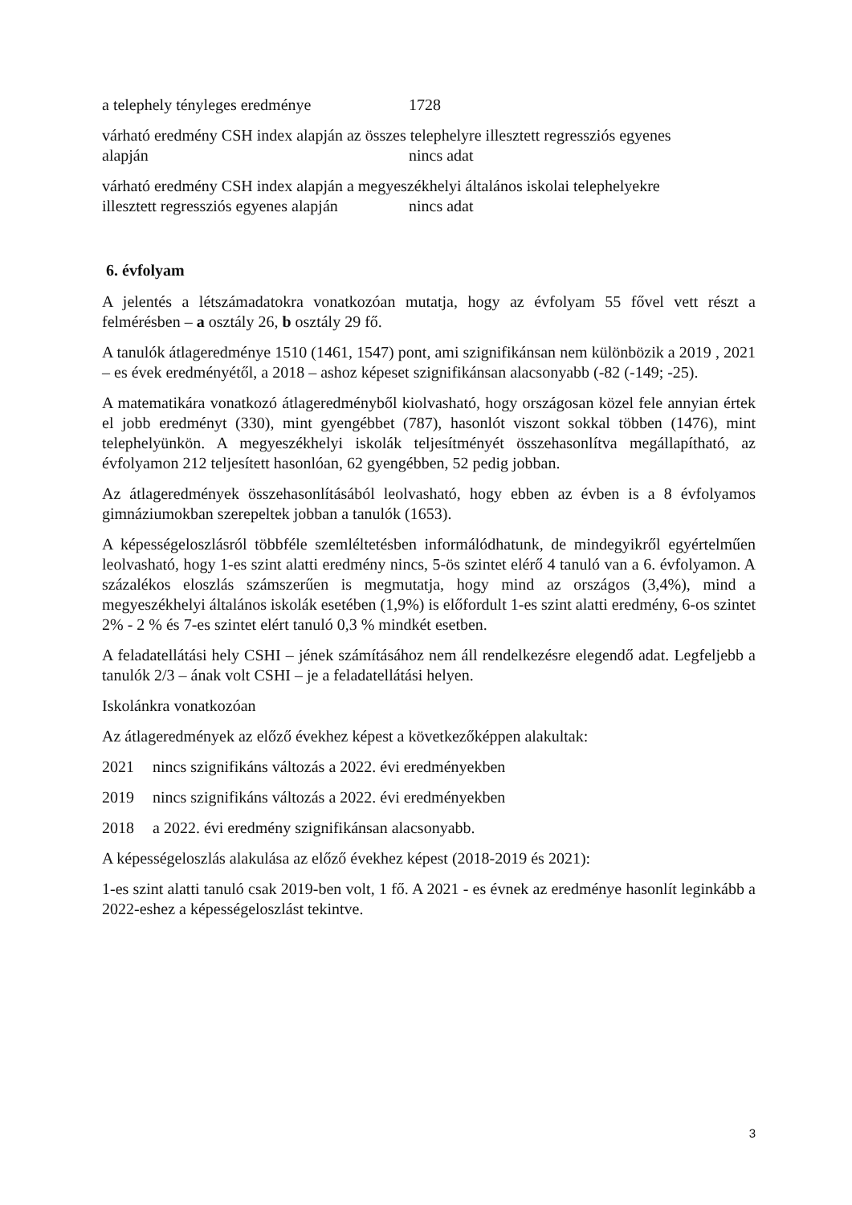a telephely tényleges eredménye 1728
várható eredmény CSH index alapján az összes telephelyre illesztett regressziós egyenes
alapján nincs adat
várható eredmény CSH index alapján a megyeszékhelyi általános iskolai telephelyekre
illesztett regressziós egyenes alapján nincs adat
6. évfolyam
A jelentés a létszámadatokra vonatkozóan mutatja, hogy az évfolyam 55 fővel vett részt a felmérésben – a osztály 26, b osztály 29 fő.
A tanulók átlageredménye 1510 (1461, 1547) pont, ami szignifikánsan nem különbözik a 2019 , 2021 – es évek eredményétől, a 2018 – ashoz képeset szignifikánsan alacsonyabb (-82 (-149; -25).
A matematikára vonatkozó átlageredményből kiolvasható, hogy országosan közel fele annyian értek el jobb eredményt (330), mint gyengébbet (787), hasonlót viszont sokkal többen (1476), mint telephelyünkön. A megyeszékhelyi iskolák teljesítményét összehasonlítva megállapítható, az évfolyamon 212 teljesített hasonlóan, 62 gyengébben, 52 pedig jobban.
Az átlageredmények összehasonlításából leolvasható, hogy ebben az évben is a 8 évfolyamos gimnáziumokban szerepeltek jobban a tanulók (1653).
A képességeloszlásról többféle szemléltetésben informálódhatunk, de mindegyikről egyértelműen leolvasható, hogy 1-es szint alatti eredmény nincs, 5-ös szintet elérő 4 tanuló van a 6. évfolyamon. A százalékos eloszlás számszerűen is megmutatja, hogy mind az országos (3,4%), mind a megyeszékhelyi általános iskolák esetében (1,9%) is előfordult 1-es szint alatti eredmény, 6-os szintet 2% - 2 % és 7-es szintet elért tanuló 0,3 % mindkét esetben.
A feladatellátási hely CSHI – jének számításához nem áll rendelkezésre elegendő adat. Legfeljebb a tanulók 2/3 – ának volt CSHI – je a feladatellátási helyen.
Iskolánkra vonatkozóan
Az átlageredmények az előző évekhez képest a következőképpen alakultak:
2021 nincs szignifikáns változás a 2022. évi eredményekben
2019 nincs szignifikáns változás a 2022. évi eredményekben
2018 a 2022. évi eredmény szignifikánsan alacsonyabb.
A képességeloszlás alakulása az előző évekhez képest (2018-2019 és 2021):
1-es szint alatti tanuló csak 2019-ben volt, 1 fő. A 2021 - es évnek az eredménye hasonlít leginkább a 2022-eshez a képességeloszlást tekintve.
3